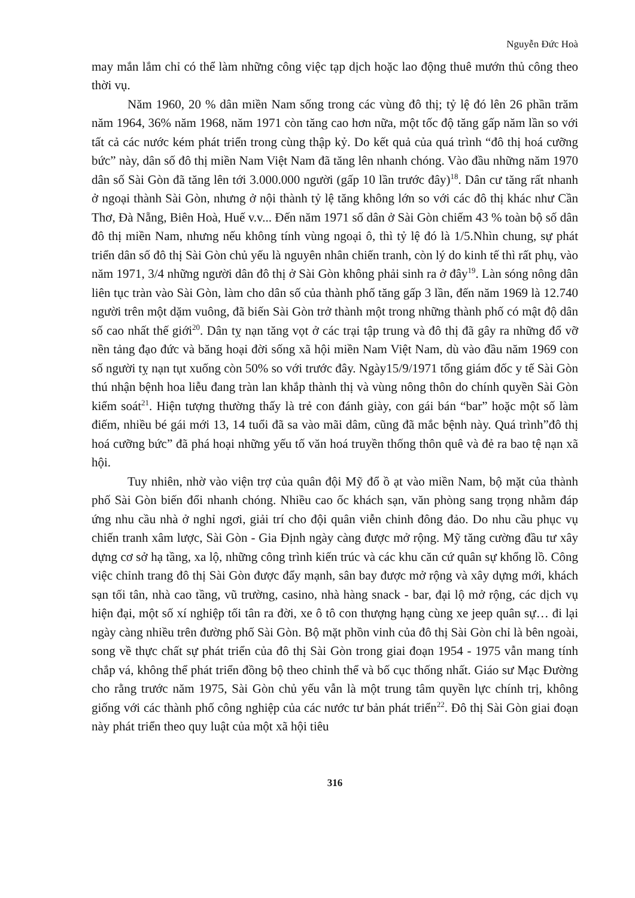Nguyễn Đức Hoà
may mắn lắm chỉ có thể làm những công việc tạp dịch hoặc lao động thuê mướn thủ công theo thời vụ.
Năm 1960, 20 % dân miền Nam sống trong các vùng đô thị; tỷ lệ đó lên 26 phần trăm năm 1964, 36% năm 1968, năm 1971 còn tăng cao hơn nữa, một tốc độ tăng gấp năm lần so với tất cả các nước kém phát triển trong cùng thập kỷ. Do kết quả của quá trình “đô thị hoá cưỡng bức” này, dân số đô thị miền Nam Việt Nam đã tăng lên nhanh chóng. Vào đầu những năm 1970 dân số Sài Gòn đã tăng lên tới 3.000.000 người (gấp 10 lần trước đây)<sup>18</sup>. Dân cư tăng rất nhanh ở ngoại thành Sài Gòn, nhưng ở nội thành tỷ lệ tăng không lớn so với các đô thị khác như Cần Thơ, Đà Nẵng, Biên Hoà, Huế v.v... Đến năm 1971 số dân ở Sài Gòn chiếm 43 % toàn bộ số dân đô thị miền Nam, nhưng nếu không tính vùng ngoại ô, thì tỷ lệ đó là 1/5.Nhìn chung, sự phát triển dân số đô thị Sài Gòn chủ yếu là nguyên nhân chiến tranh, còn lý do kinh tế thì rất phụ, vào năm 1971, 3/4 những người dân đô thị ở Sài Gòn không phải sinh ra ở đây<sup>19</sup>. Làn sóng nông dân liên tục tràn vào Sài Gòn, làm cho dân số của thành phố tăng gấp 3 lần, đến năm 1969 là 12.740 người trên một dặm vuông, đã biến Sài Gòn trở thành một trong những thành phố có mật độ dân số cao nhất thế giới<sup>20</sup>. Dân tỵ nạn tăng vọt ở các trại tập trung và đô thị đã gây ra những đổ vỡ nền tảng đạo đức và băng hoại đời sống xã hội miền Nam Việt Nam, dù vào đầu năm 1969 con số người tỵ nạn tụt xuống còn 50% so với trước đây. Ngày15/9/1971 tổng giám đốc y tế Sài Gòn thú nhận bệnh hoa liễu đang tràn lan khắp thành thị và vùng nông thôn do chính quyền Sài Gòn kiểm soát<sup>21</sup>. Hiện tượng thường thấy là trẻ con đánh giày, con gái bán “bar” hoặc một số làm điếm, nhiều bé gái mới 13, 14 tuổi đã sa vào mãi dâm, cũng đã mắc bệnh này. Quá trình”đô thị hoá cưỡng bức” đã phá hoại những yếu tố văn hoá truyền thống thôn quê và đẻ ra bao tệ nạn xã hội.
Tuy nhiên, nhờ vào viện trợ của quân đội Mỹ đổ ồ ạt vào miền Nam, bộ mặt của thành phố Sài Gòn biến đổi nhanh chóng. Nhiều cao ốc khách sạn, văn phòng sang trọng nhằm đáp ứng nhu cầu nhà ở nghỉ ngơi, giải trí cho đội quân viễn chinh đông đảo. Do nhu cầu phục vụ chiến tranh xâm lược, Sài Gòn - Gia Định ngày càng được mở rộng. Mỹ tăng cường đầu tư xây dựng cơ sở hạ tầng, xa lộ, những công trình kiến trúc và các khu căn cứ quân sự khổng lồ. Công việc chỉnh trang đô thị Sài Gòn được đẩy mạnh, sân bay được mở rộng và xây dựng mới, khách sạn tối tân, nhà cao tầng, vũ trường, casino, nhà hàng snack - bar, đại lộ mở rộng, các dịch vụ hiện đại, một số xí nghiệp tối tân ra đời, xe ô tô con thượng hạng cùng xe jeep quân sự… đi lại ngày càng nhiều trên đường phố Sài Gòn. Bộ mặt phồn vinh của đô thị Sài Gòn chỉ là bên ngoài, song về thực chất sự phát triển của đô thị Sài Gòn trong giai đoạn 1954 - 1975 vẫn mang tính chắp vá, không thể phát triển đồng bộ theo chỉnh thể và bố cục thống nhất. Giáo sư Mạc Đường cho rằng trước năm 1975, Sài Gòn chủ yếu vẫn là một trung tâm quyền lực chính trị, không giống với các thành phố công nghiệp của các nước tư bản phát triển<sup>22</sup>. Đô thị Sài Gòn giai đoạn này phát triển theo quy luật của một xã hội tiêu
316